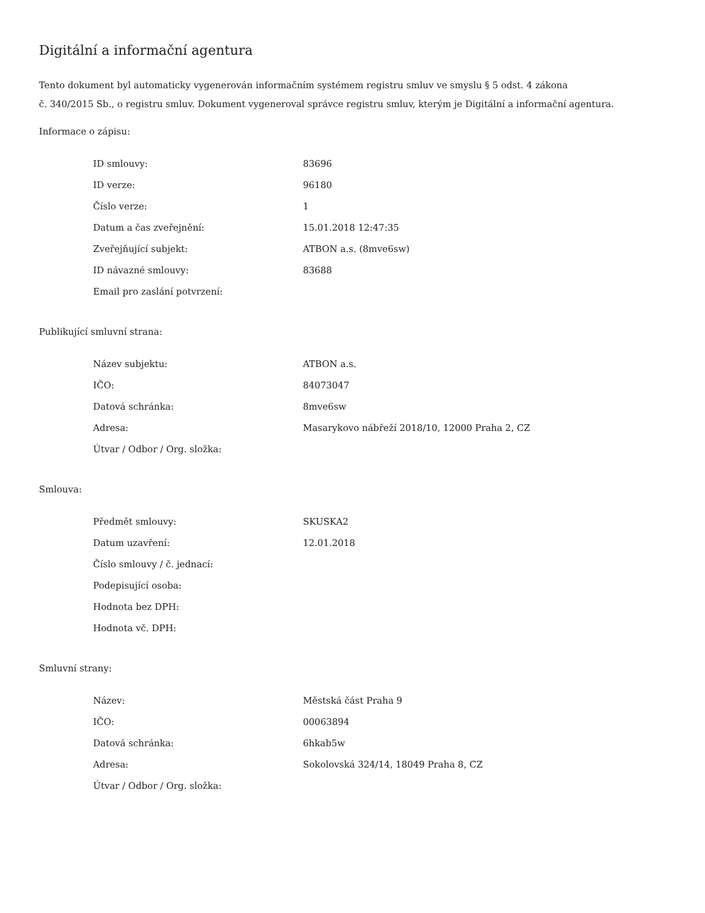Digitální a informační agentura
Tento dokument byl automaticky vygenerován informačním systémem registru smluv ve smyslu § 5 odst. 4 zákona
č. 340/2015 Sb., o registru smluv. Dokument vygeneroval správce registru smluv, kterým je Digitální a informační agentura.
Informace o zápisu:
| ID smlouvy: | 83696 |
| ID verze: | 96180 |
| Číslo verze: | 1 |
| Datum a čas zveřejnění: | 15.01.2018 12:47:35 |
| Zveřejňující subjekt: | ATBON a.s. (8mve6sw) |
| ID návazné smlouvy: | 83688 |
| Email pro zaslání potvrzení: | |
Publikující smluvní strana:
| Název subjektu: | ATBON a.s. |
| IČO: | 84073047 |
| Datová schránka: | 8mve6sw |
| Adresa: | Masarykovo nábřeží 2018/10, 12000 Praha 2, CZ |
| Útvar / Odbor / Org. složka: | |
Smlouva:
| Předmět smlouvy: | SKUSKA2 |
| Datum uzavření: | 12.01.2018 |
| Číslo smlouvy / č. jednací: | |
| Podepisující osoba: | |
| Hodnota bez DPH: | |
| Hodnota vč. DPH: | |
Smluvní strany:
| Název: | Městská část Praha 9 |
| IČO: | 00063894 |
| Datová schránka: | 6hkab5w |
| Adresa: | Sokolovská 324/14, 18049 Praha 8, CZ |
| Útvar / Odbor / Org. složka: | |